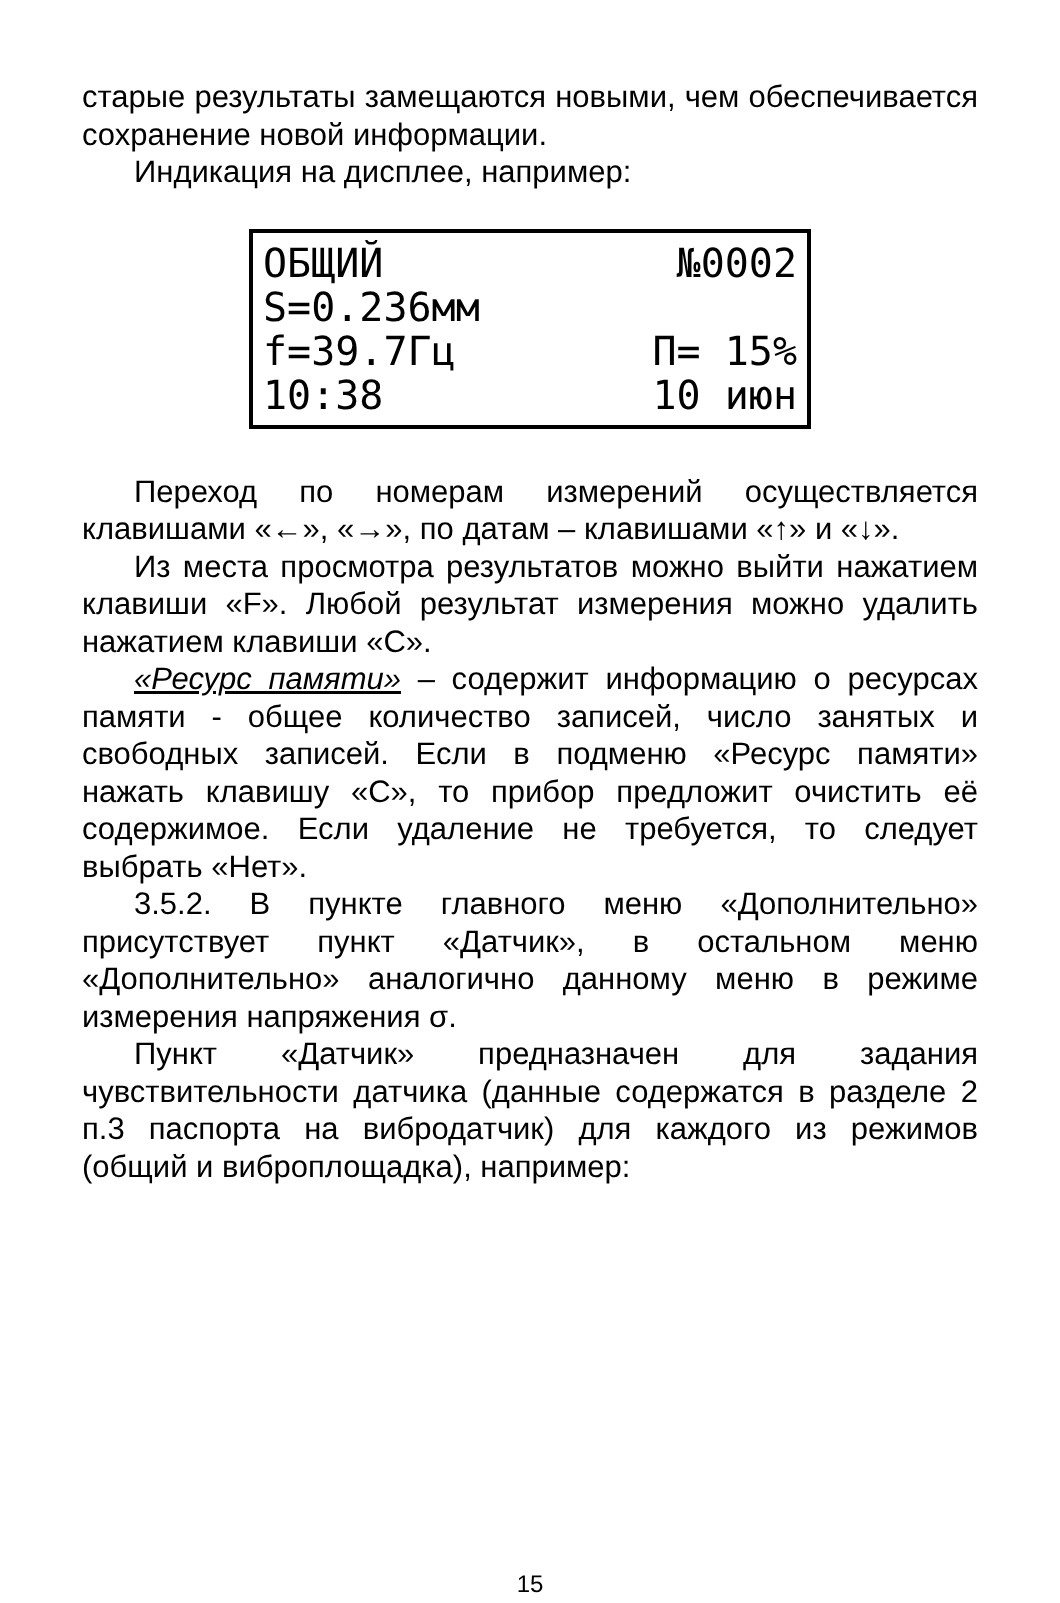старые результаты замещаются новыми, чем обеспечивается сохранение новой информации.
Индикация на дисплее, например:
ОБЩИЙ №0002
S=0.236мм
f=39.7Гц П= 15%
10:38 10 июн
Переход по номерам измерений осуществляется клавишами «←», «→», по датам – клавишами «↑» и «↓».
Из места просмотра результатов можно выйти нажатием клавиши «F». Любой результат измерения можно удалить нажатием клавиши «С».
«Ресурс памяти» – содержит информацию о ресурсах памяти - общее количество записей, число занятых и свободных записей. Если в подменю «Ресурс памяти» нажать клавишу «С», то прибор предложит очистить её содержимое. Если удаление не требуется, то следует выбрать «Нет».
3.5.2. В пункте главного меню «Дополнительно» присутствует пункт «Датчик», в остальном меню «Дополнительно» аналогично данному меню в режиме измерения напряжения σ.
Пункт «Датчик» предназначен для задания чувствительности датчика (данные содержатся в разделе 2 п.3 паспорта на вибродатчик) для каждого из режимов (общий и виброплощадка), например:
15